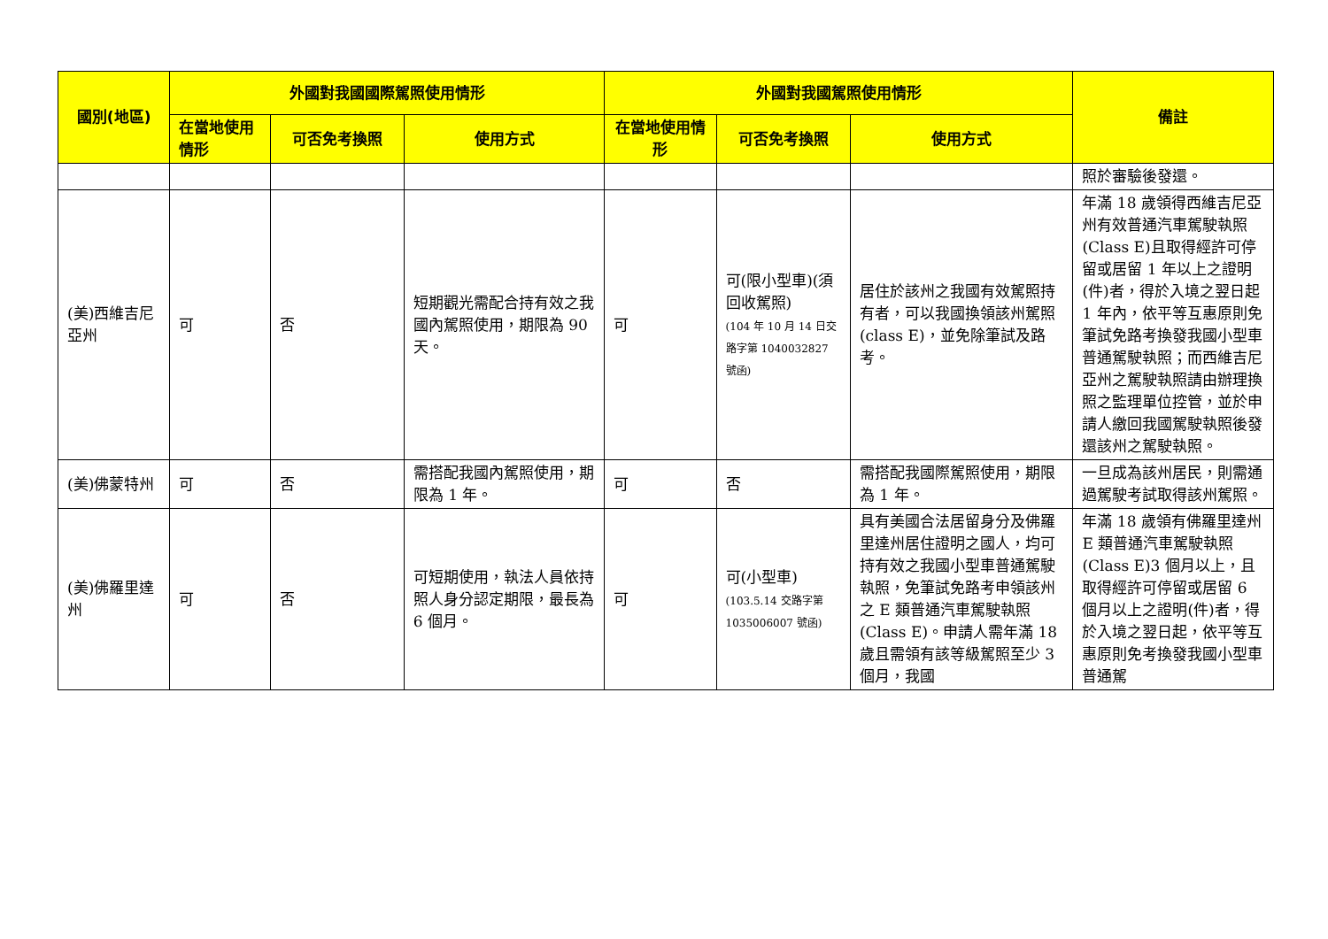| 國別(地區) | 外國對我國國際駕照使用情形 | | | 外國對我國駕照使用情形 | | | 備註 |
| --- | --- | --- | --- | --- | --- | --- | --- |
| | 在當地使用情形 | 可否免考換照 | 使用方式 | 在當地使用情形 | 可否免考換照 | 使用方式 | |
| | | | | | | | 照於審驗後發還。 |
| (美)西維吉尼亞州 | 可 | 否 | 短期觀光需配合持有效之我國內駕照使用，期限為 90 天。 | 可 | 可(限小型車)(須回收駕照) (104 年 10 月 14 日交路字第 1040032827 號函) | 居住於該州之我國有效駕照持有者，可以我國換領該州駕照(class E)，並免除筆試及路考。 | 年滿 18 歲領得西維吉尼亞州有效普通汽車駕駛執照(Class E)且取得經許可停留或居留 1 年以上之證明(件)者，得於入境之翌日起 1 年內，依平等互惠原則免筆試免路考換發我國小型車普通駕駛執照；而西維吉尼亞州之駕駛執照請由辦理換照之監理單位控管，並於申請人繳回我國駕駛執照後發還該州之駕駛執照。 |
| (美)佛蒙特州 | 可 | 否 | 需搭配我國內駕照使用，期限為 1 年。 | 可 | 否 | 需搭配我國際駕照使用，期限為 1 年。 | 一旦成為該州居民，則需通過駕駛考試取得該州駕照。 |
| (美)佛羅里達州 | 可 | 否 | 可短期使用，執法人員依持照人身分認定期限，最長為 6 個月。 | 可 | 可(小型車) (103.5.14 交路字第 1035006007 號函) | 具有美國合法居留身分及佛羅里達州居住證明之國人，均可持有效之我國小型車普通駕駛執照，免筆試免路考申領該州之 E 類普通汽車駕駛執照(Class E)。申請人需年滿 18 歲且需領有該等級駕照至少 3 個月，我國 | 年滿 18 歲領有佛羅里達州 E 類普通汽車駕駛執照(Class E)3 個月以上，且取得經許可停留或居留 6 個月以上之證明(件)者，得於入境之翌日起，依平等互惠原則免考換發我國小型車普通駕 |